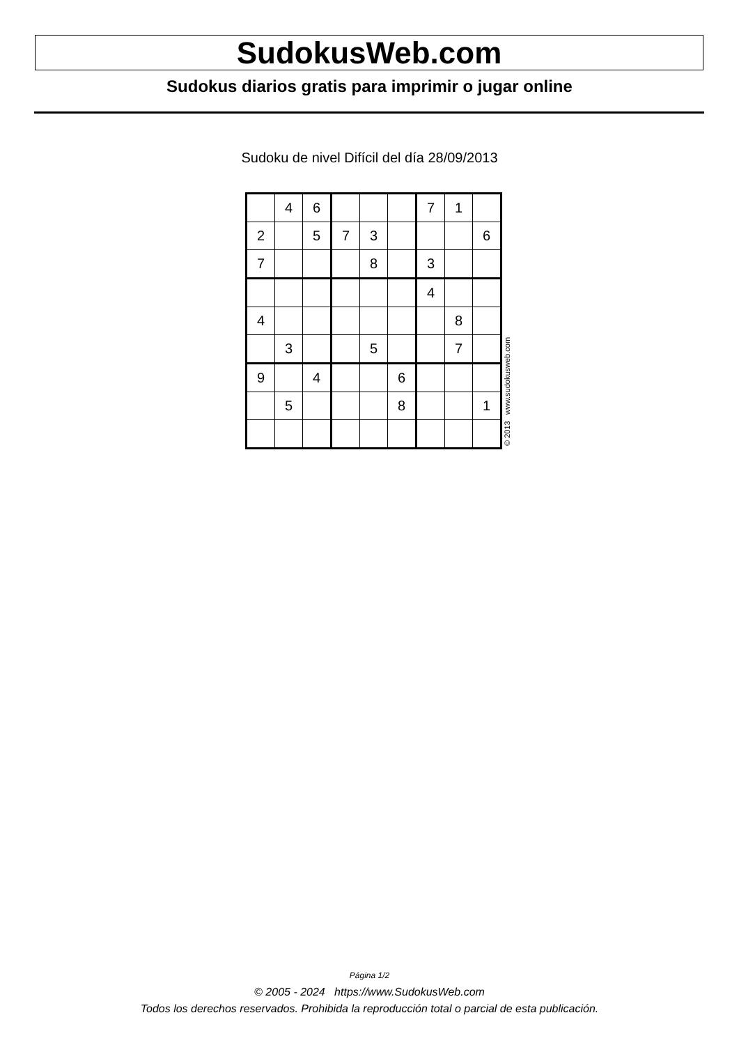SudokusWeb.com
Sudokus diarios gratis para imprimir o jugar online
Sudoku de nivel Difícil del día 28/09/2013
| | 4 | 6 | | | | 7 | 1 | |
| 2 | | 5 | 7 | 3 | | | | 6 |
| 7 | | | | 8 | | 3 | | |
| | | | | | | 4 | | |
| 4 | | | | | | | 8 | |
| | 3 | | | 5 | | | 7 | |
| 9 | | 4 | | | 6 | | | |
| | 5 | | | | 8 | | | 1 |
© 2013 www.sudokusweb.com
Página 1/2
© 2005 - 2024 https://www.SudokusWeb.com
Todos los derechos reservados. Prohibida la reproducción total o parcial de esta publicación.